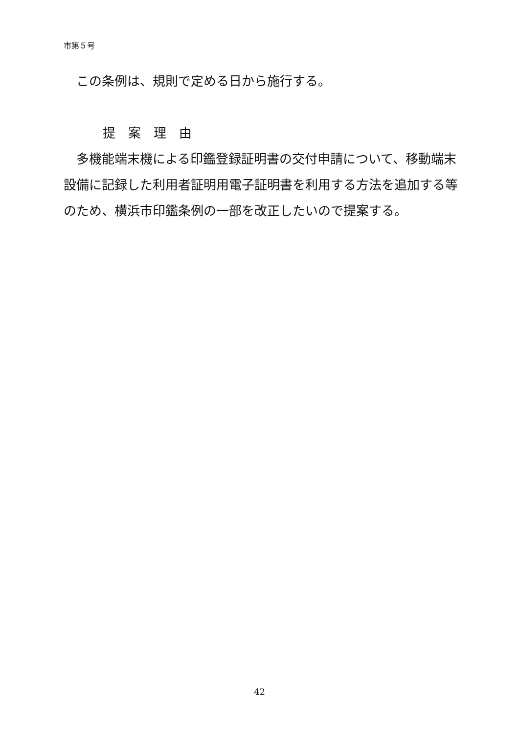市第５号
　この条例は、規則で定める日から施行する。
提案理由
　多機能端末機による印鑑登録証明書の交付申請について、移動端末設備に記録した利用者証明用電子証明書を利用する方法を追加する等のため、横浜市印鑑条例の一部を改正したいので提案する。
42